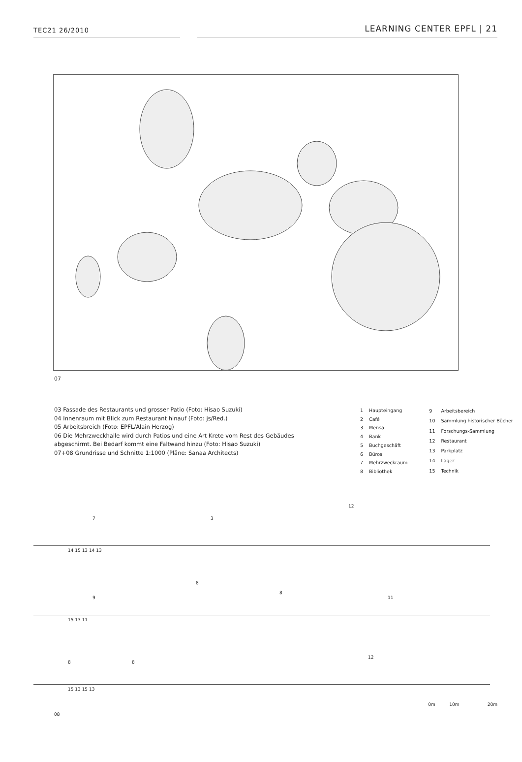TEC21 26/2010
LEARNING CENTER EPFL | 21
07
03 Fassade des Restaurants und grosser Patio (Foto: Hisao Suzuki)
04 Innenraum mit Blick zum Restaurant hinauf (Foto: js/Red.)
05 Arbeitsbreich (Foto: EPFL/Alain Herzog)
06 Die Mehrzweckhalle wird durch Patios und eine Art Krete vom Rest des Gebäudes abgeschirmt. Bei Bedarf kommt eine Faltwand hinzu (Foto: Hisao Suzuki)
07+08 Grundrisse und Schnitte 1:1000 (Pläne: Sanaa Architects)
| 1 | Haupteingang |
| 2 | Café |
| 3 | Mensa |
| 4 | Bank |
| 5 | Buchgeschäft |
| 6 | Büros |
| 7 | Mehrzweckraum |
| 8 | Bibliothek |
| 9 | Arbeitsbereich |
| 10 | Sammlung historischer Bücher |
| 11 | Forschungs-Sammlung |
| 12 | Restaurant |
| 13 | Parkplatz |
| 14 | Lager |
| 15 | Technik |
7 3
12
14 15 13 14 13
9
8
8
11
15 13 11
8 8
12
15 13 15 13
08 0m 10m 20m